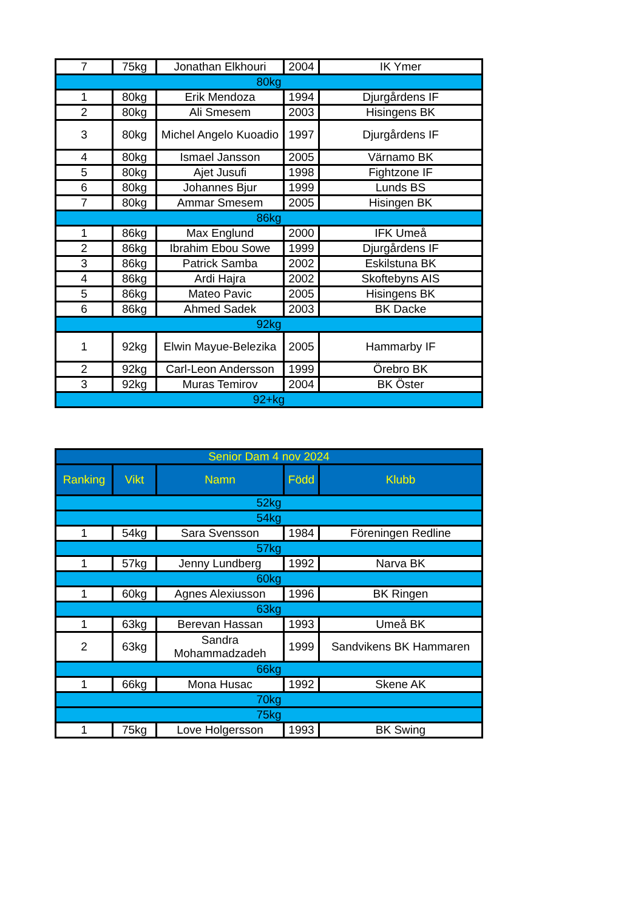| 7 | 75kg | Jonathan Elkhouri | 2004 | IK Ymer |
| 80kg | | | | |
| 1 | 80kg | Erik Mendoza | 1994 | Djurgårdens IF |
| 2 | 80kg | Ali Smesem | 2003 | Hisingens BK |
| 3 | 80kg | Michel Angelo Kuoadio | 1997 | Djurgårdens IF |
| 4 | 80kg | Ismael Jansson | 2005 | Värnamo BK |
| 5 | 80kg | Ajet Jusufi | 1998 | Fightzone IF |
| 6 | 80kg | Johannes Bjur | 1999 | Lunds BS |
| 7 | 80kg | Ammar Smesem | 2005 | Hisingen BK |
| 86kg | | | | |
| 1 | 86kg | Max Englund | 2000 | IFK Umeå |
| 2 | 86kg | Ibrahim Ebou Sowe | 1999 | Djurgårdens IF |
| 3 | 86kg | Patrick Samba | 2002 | Eskilstuna BK |
| 4 | 86kg | Ardi Hajra | 2002 | Skoftebyns AIS |
| 5 | 86kg | Mateo Pavic | 2005 | Hisingens BK |
| 6 | 86kg | Ahmed Sadek | 2003 | BK Dacke |
| 92kg | | | | |
| 1 | 92kg | Elwin Mayue-Belezika | 2005 | Hammarby IF |
| 2 | 92kg | Carl-Leon Andersson | 1999 | Örebro BK |
| 3 | 92kg | Muras Temirov | 2004 | BK Öster |
| 92+kg | | | | |
| Senior Dam 4 nov 2024 | | | | |
| --- | --- | --- | --- | --- |
| Ranking | Vikt | Namn | Född | Klubb |
| 52kg | | | | |
| 54kg | | | | |
| 1 | 54kg | Sara Svensson | 1984 | Föreningen Redline |
| 57kg | | | | |
| 1 | 57kg | Jenny Lundberg | 1992 | Narva BK |
| 60kg | | | | |
| 1 | 60kg | Agnes Alexiusson | 1996 | BK Ringen |
| 63kg | | | | |
| 1 | 63kg | Berevan Hassan | 1993 | Umeå BK |
| 2 | 63kg | Sandra Mohammadzadeh | 1999 | Sandvikens BK Hammaren |
| 66kg | | | | |
| 1 | 66kg | Mona Husac | 1992 | Skene AK |
| 70kg | | | | |
| 75kg | | | | |
| 1 | 75kg | Love Holgersson | 1993 | BK Swing |